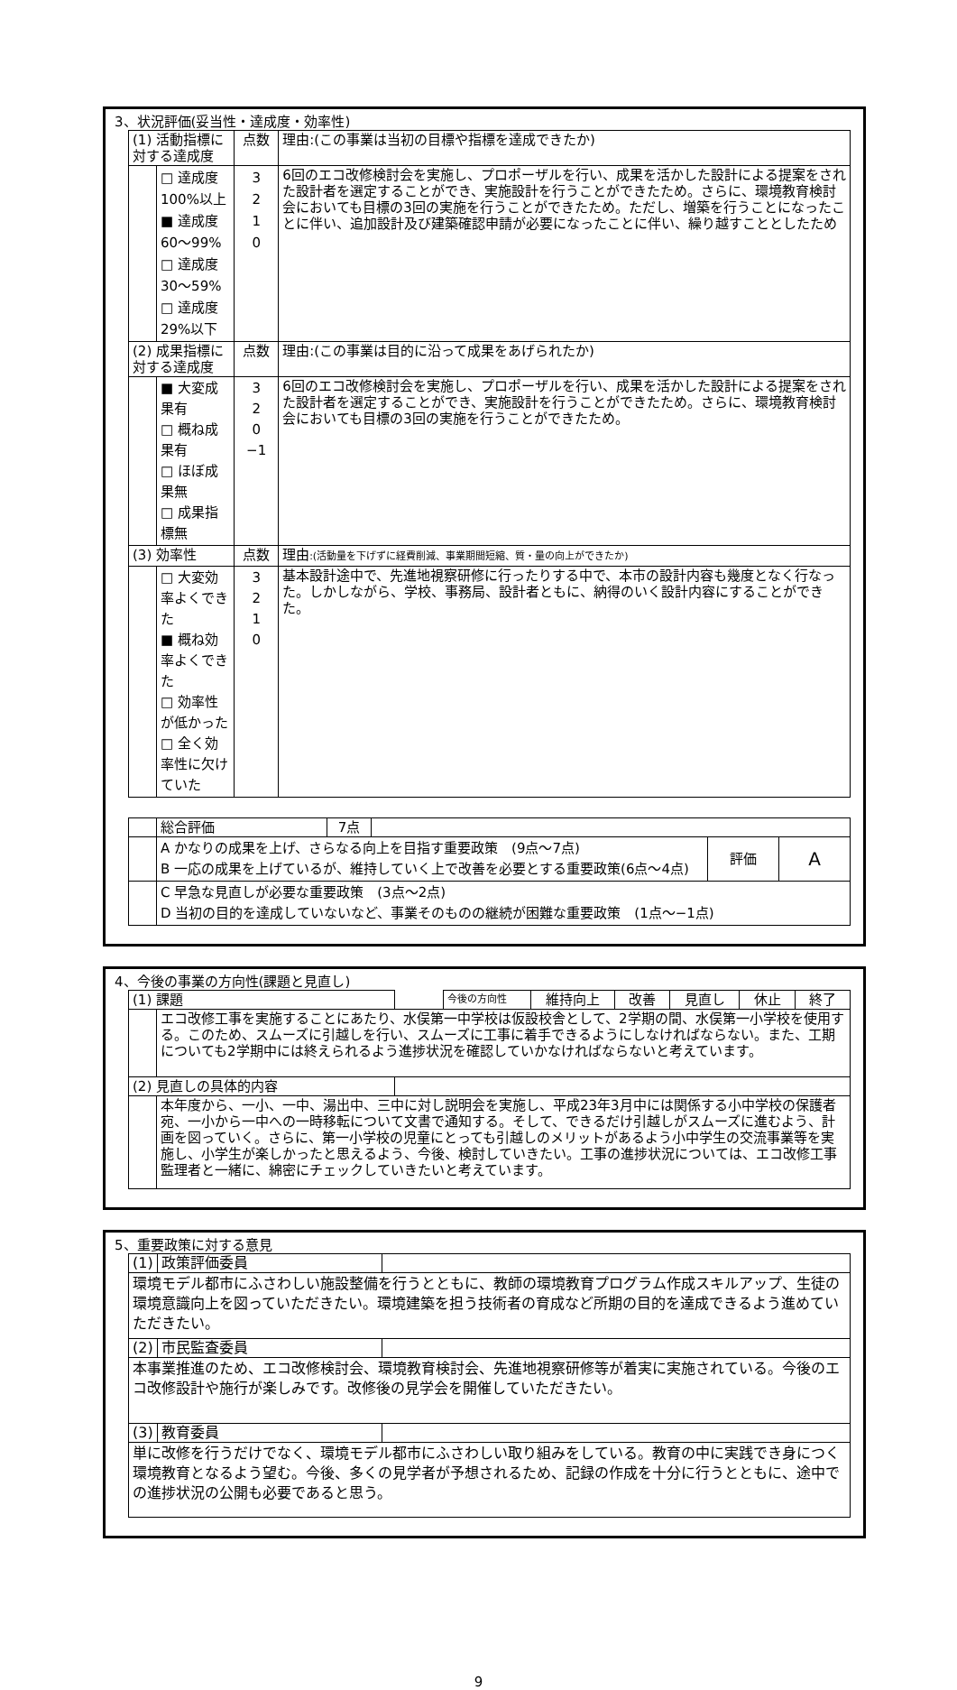3、状況評価(妥当性・達成度・効率性)
| (1) 活動指標に対する達成度 | | 点数 | 理由:(この事業は当初の目標や指標を達成できたか) |
| | □ 達成度100%以上 ■ 達成度60～99% □ 達成度30～59% □ 達成度29%以下 | 3 2 1 0 | 6回のエコ改修検討会を実施し、プロポーザルを行い、成果を活かした設計による提案をされた設計者を選定することができ、実施設計を行うことができたため。さらに、環境教育検討会においても目標の3回の実施を行うことができたため。ただし、増築を行うことになったことに伴い、追加設計及び建築確認申請が必要になったことに伴い、繰り越すこととしたため |
| (2) 成果指標に対する達成度 | | 点数 | 理由:(この事業は目的に沿って成果をあげられたか) |
| | ■ 大変成果有 □ 概ね成果有 □ ほぼ成果無 □ 成果指標無 | 3 2 0 −1 | 6回のエコ改修検討会を実施し、プロポーザルを行い、成果を活かした設計による提案をされた設計者を選定することができ、実施設計を行うことができたため。さらに、環境教育検討会においても目標の3回の実施を行うことができたため。 |
| (3) 効率性 | | 点数 | 理由 :(活動量を下げずに経費削減、事業期間短縮、質・量の向上ができたか) |
| | □ 大変効率よくできた ■ 概ね効率よくできた □ 効率性が低かった □ 全く効率性に欠けていた | 3 2 1 0 | 基本設計途中で、先進地視察研修に行ったりする中で、本市の設計内容も幾度となく行なった。しかしながら、学校、事務局、設計者ともに、納得のいく設計内容にすることができた。 |
| | 総合評価 | 7点 | | | |
| | A かなりの成果を上げ、さらなる向上を目指す重要政策 (9点～7点) B 一応の成果を上げているが、維持していく上で改善を必要とする重要政策(6点～4点) | | | 評価 | A |
| | C 早急な見直しが必要な重要政策 (3点～2点) D 当初の目的を達成していないなど、事業そのものの継続が困難な重要政策 (1点～−1点) | | | | |
4、今後の事業の方向性(課題と見直し)
| (1) 課題 | | | 今後の方向性 | 維持向上 | 改善 | 見直し | 休止 | 終了 |
| | エコ改修工事を実施することにあたり、水俣第一中学校は仮設校舎として、2学期の間、水俣第一小学校を使用する。このため、スムーズに引越しを行い、スムーズに工事に着手できるようにしなければならない。また、工期についても2学期中には終えられるよう進捗状況を確認していかなければならないと考えています。 | | | | | | | |
| (2) 見直しの具体的内容 | | | | | | | | |
| | 本年度から、一小、一中、湯出中、三中に対し説明会を実施し、平成23年3月中には関係する小中学校の保護者宛、一小から一中への一時移転について文書で通知する。そして、できるだけ引越しがスムーズに進むよう、計画を図っていく。さらに、第一小学校の児童にとっても引越しのメリットがあるよう小中学生の交流事業等を実施し、小学生が楽しかったと思えるよう、今後、検討していきたい。工事の進捗状況については、エコ改修工事監理者と一緒に、綿密にチェックしていきたいと考えています。 | | | | | | | |
5、重要政策に対する意見
| (1) | 政策評価委員 | |
| 環境モデル都市にふさわしい施設整備を行うとともに、教師の環境教育プログラム作成スキルアップ、生徒の環境意識向上を図っていただきたい。環境建築を担う技術者の育成など所期の目的を達成できるよう進めていただきたい。 | | |
| (2) | 市民監査委員 | |
| 本事業推進のため、エコ改修検討会、環境教育検討会、先進地視察研修等が着実に実施されている。今後のエコ改修設計や施行が楽しみです。改修後の見学会を開催していただきたい。 | | |
| (3) | 教育委員 | |
| 単に改修を行うだけでなく、環境モデル都市にふさわしい取り組みをしている。教育の中に実践でき身につく環境教育となるよう望む。今後、多くの見学者が予想されるため、記録の作成を十分に行うとともに、途中での進捗状況の公開も必要であると思う。 | | |
9